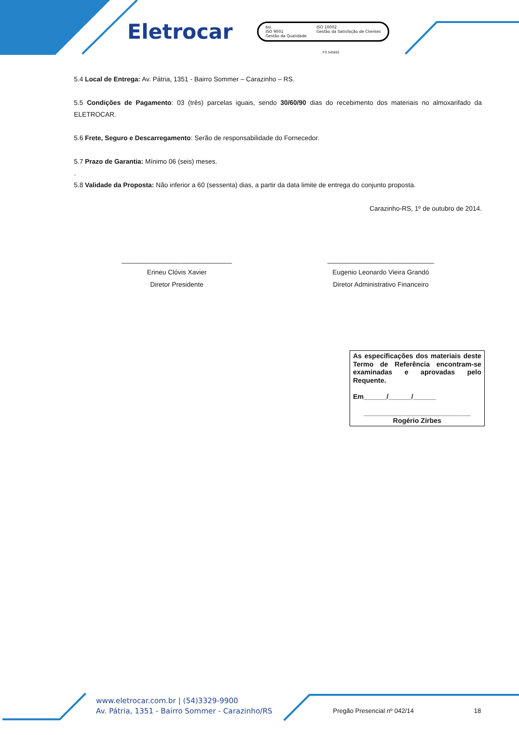Eletrocar
bsi.
ISO 9001
Gestão da Qualidade
ISO 10002
Gestão da Satisfação de Clientes
FS 545652
5.4 Local de Entrega: Av. Pátria, 1351 - Bairro Sommer – Carazinho – RS.
5.5 Condições de Pagamento: 03 (três) parcelas iguais, sendo 30/60/90 dias do recebimento dos materiais no almoxarifado da ELETROCAR.
5.6 Frete, Seguro e Descarregamento: Serão de responsabilidade do Fornecedor.
5.7 Prazo de Garantia: Mínimo 06 (seis) meses.
.
5.8 Validade da Proposta: Não inferior a 60 (sessenta) dias, a partir da data limite de entrega do conjunto proposta.
Carazinho-RS, 1º de outubro de 2014.
______________________________
Erineu Clóvis Xavier
Diretor Presidente
_____________________________
Eugenio Leonardo Vieira Grandó
Diretor Administrativo Financeiro
As especificações dos materiais deste Termo de Referência encontram-se examinadas e aprovadas pelo Requente.
Em______/______/______
____________________________
Rogério Zirbes
www.eletrocar.com.br | (54)3329-9900
Av. Pátria, 1351 - Bairro Sommer - Carazinho/RS
Pregão Presencial nº 042/14 18